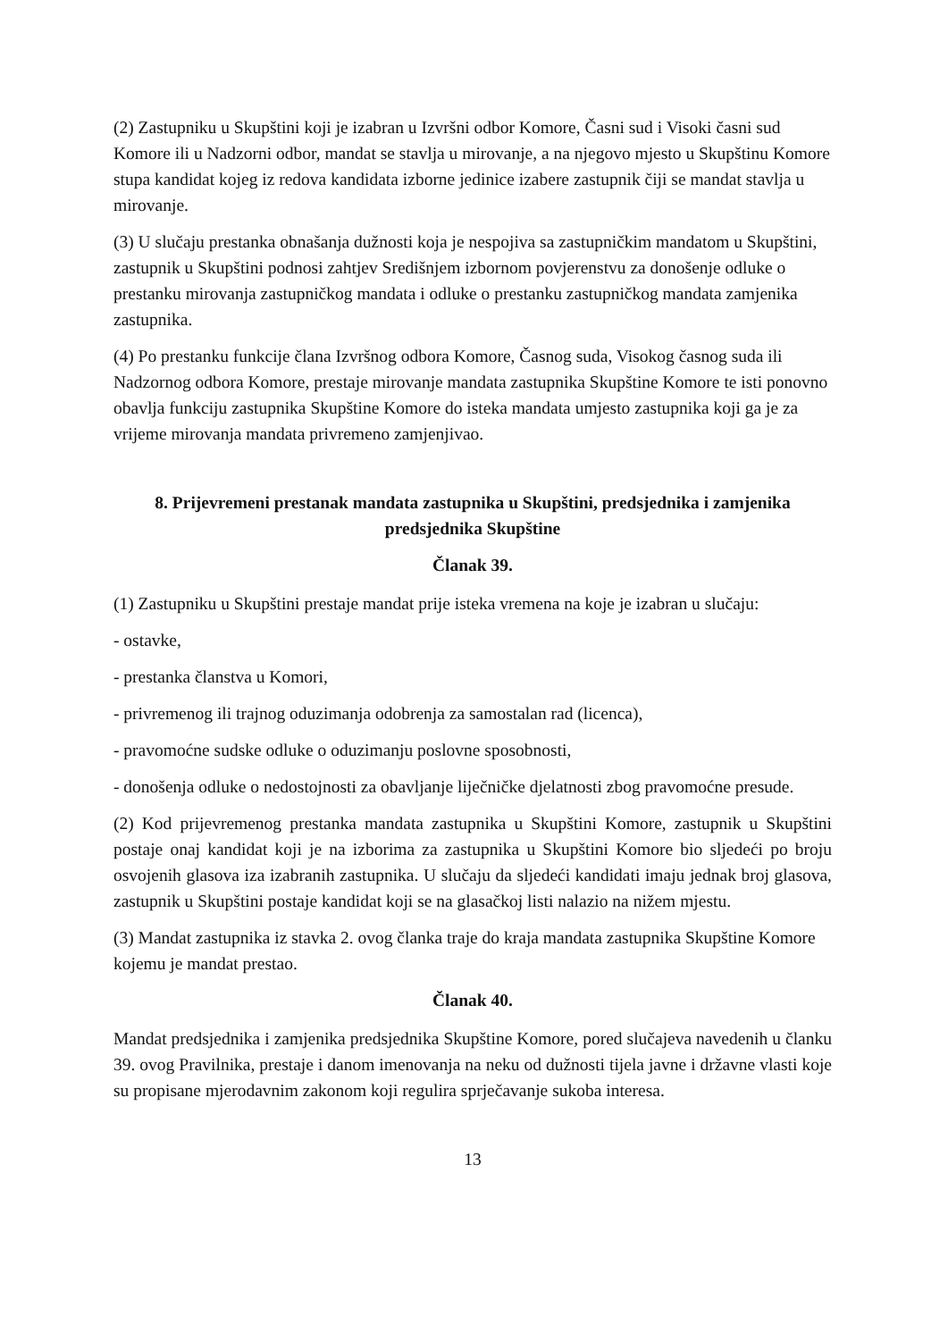(2) Zastupniku u Skupštini koji je izabran u Izvršni odbor Komore, Časni sud i Visoki časni sud Komore ili u Nadzorni odbor, mandat se stavlja u mirovanje, a na njegovo mjesto u Skupštinu Komore stupa kandidat kojeg iz redova kandidata izborne jedinice izabere zastupnik čiji se mandat stavlja u mirovanje.
(3) U slučaju prestanka obnašanja dužnosti koja je nespojiva sa zastupničkim mandatom u Skupštini, zastupnik u Skupštini podnosi zahtjev Središnjem izbornom povjerenstvu za donošenje odluke o prestanku mirovanja zastupničkog mandata i odluke o prestanku zastupničkog mandata zamjenika zastupnika.
(4) Po prestanku funkcije člana Izvršnog odbora Komore, Časnog suda, Visokog časnog suda ili Nadzornog odbora Komore, prestaje mirovanje mandata zastupnika Skupštine Komore te isti ponovno obavlja funkciju zastupnika Skupštine Komore do isteka mandata umjesto zastupnika koji ga je za vrijeme mirovanja mandata privremeno zamjenjivao.
8. Prijevremeni prestanak mandata zastupnika u Skupštini, predsjednika i zamjenika predsjednika Skupštine
Članak 39.
(1) Zastupniku u Skupštini prestaje mandat prije isteka vremena na koje je izabran u slučaju:
- ostavke,
- prestanka članstva u Komori,
- privremenog ili trajnog oduzimanja odobrenja za samostalan rad (licenca),
- pravomoćne sudske odluke o oduzimanju poslovne sposobnosti,
- donošenja odluke o nedostojnosti za obavljanje liječničke djelatnosti zbog pravomoćne presude.
(2) Kod prijevremenog prestanka mandata zastupnika u Skupštini Komore, zastupnik u Skupštini postaje onaj kandidat koji je na izborima za zastupnika u Skupštini Komore bio sljedeći po broju osvojenih glasova iza izabranih zastupnika. U slučaju da sljedeći kandidati imaju jednak broj glasova, zastupnik u Skupštini postaje kandidat koji se na glasačkoj listi nalazio na nižem mjestu.
(3) Mandat zastupnika iz stavka 2. ovog članka traje do kraja mandata zastupnika Skupštine Komore kojemu je mandat prestao.
Članak 40.
Mandat predsjednika i zamjenika predsjednika Skupštine Komore, pored slučajeva navedenih u članku 39. ovog Pravilnika, prestaje i danom imenovanja na neku od dužnosti tijela javne i državne vlasti koje su propisane mjerodavnim zakonom koji regulira sprječavanje sukoba interesa.
13